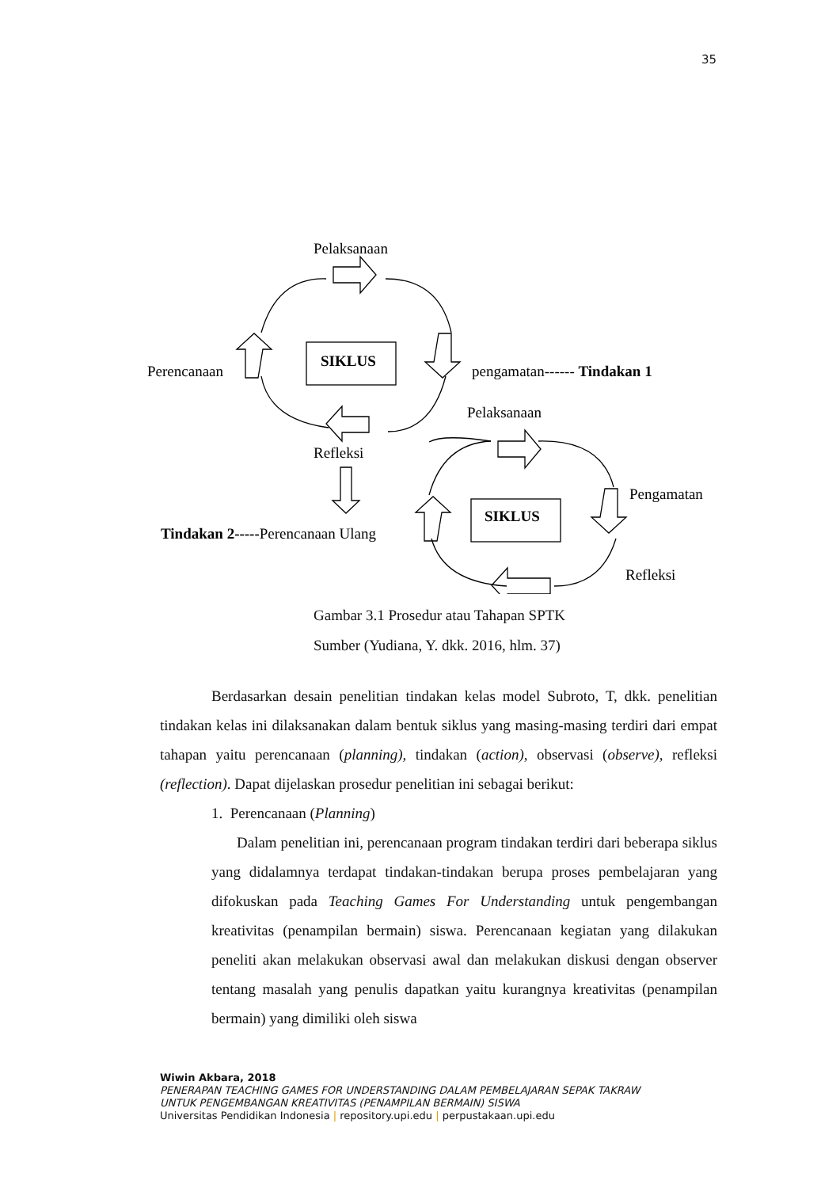35
Pelaksanaan
SIKLUS
Perencanaan
pengamatan------ Tindakan 1
Pelaksanaan
Refleksi
Pengamatan
SIKLUS
Tindakan 2-----Perencanaan Ulang
Refleksi
Gambar 3.1 Prosedur atau Tahapan SPTK
Sumber (Yudiana, Y. dkk. 2016, hlm. 37)
Berdasarkan desain penelitian tindakan kelas model Subroto, T, dkk. penelitian tindakan kelas ini dilaksanakan dalam bentuk siklus yang masing-masing terdiri dari empat tahapan yaitu perencanaan (planning), tindakan (action), observasi (observe), refleksi (reflection). Dapat dijelaskan prosedur penelitian ini sebagai berikut:
1. Perencanaan (Planning)
Dalam penelitian ini, perencanaan program tindakan terdiri dari beberapa siklus yang didalamnya terdapat tindakan-tindakan berupa proses pembelajaran yang difokuskan pada Teaching Games For Understanding untuk pengembangan kreativitas (penampilan bermain) siswa. Perencanaan kegiatan yang dilakukan peneliti akan melakukan observasi awal dan melakukan diskusi dengan observer tentang masalah yang penulis dapatkan yaitu kurangnya kreativitas (penampilan bermain) yang dimiliki oleh siswa
Wiwin Akbara, 2018
PENERAPAN TEACHING GAMES FOR UNDERSTANDING DALAM PEMBELAJARAN SEPAK TAKRAW
UNTUK PENGEMBANGAN KREATIVITAS (PENAMPILAN BERMAIN) SISWA
Universitas Pendidikan Indonesia | repository.upi.edu | perpustakaan.upi.edu